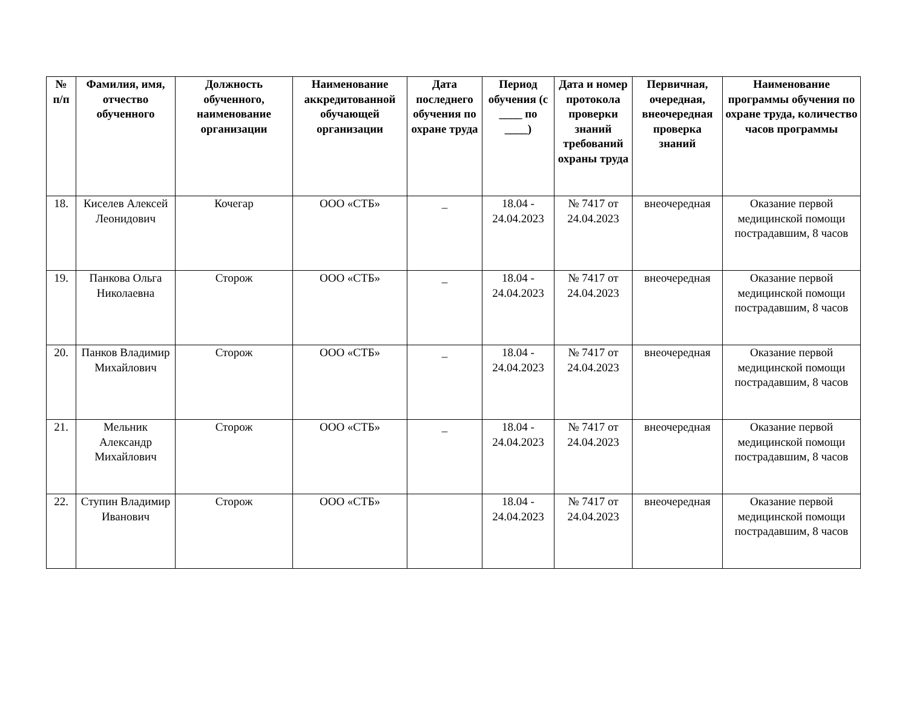| № п/п | Фамилия, имя, отчество обученного | Должность обученного, наименование организации | Наименование аккредитованной обучающей организации | Дата последнего обучения по охране труда | Период обучения (с ____ по ____) | Дата и номер протокола проверки знаний требований охраны труда | Первичная, очередная, внеочередная проверка знаний | Наименование программы обучения по охране труда, количество часов программы |
| --- | --- | --- | --- | --- | --- | --- | --- | --- |
| 18. | Киселев Алексей Леонидович | Кочегар | ООО «СТБ» | _ | 18.04 - 24.04.2023 | № 7417 от 24.04.2023 | внеочередная | Оказание первой медицинской помощи пострадавшим, 8 часов |
| 19. | Панкова Ольга Николаевна | Сторож | ООО «СТБ» | _ | 18.04 - 24.04.2023 | № 7417 от 24.04.2023 | внеочередная | Оказание первой медицинской помощи пострадавшим, 8 часов |
| 20. | Панков Владимир Михайлович | Сторож | ООО «СТБ» | _ | 18.04 - 24.04.2023 | № 7417 от 24.04.2023 | внеочередная | Оказание первой медицинской помощи пострадавшим, 8 часов |
| 21. | Мельник Александр Михайлович | Сторож | ООО «СТБ» | _ | 18.04 - 24.04.2023 | № 7417 от 24.04.2023 | внеочередная | Оказание первой медицинской помощи пострадавшим, 8 часов |
| 22. | Ступин Владимир Иванович | Сторож | ООО «СТБ» | | 18.04 - 24.04.2023 | № 7417 от 24.04.2023 | внеочередная | Оказание первой медицинской помощи пострадавшим, 8 часов |